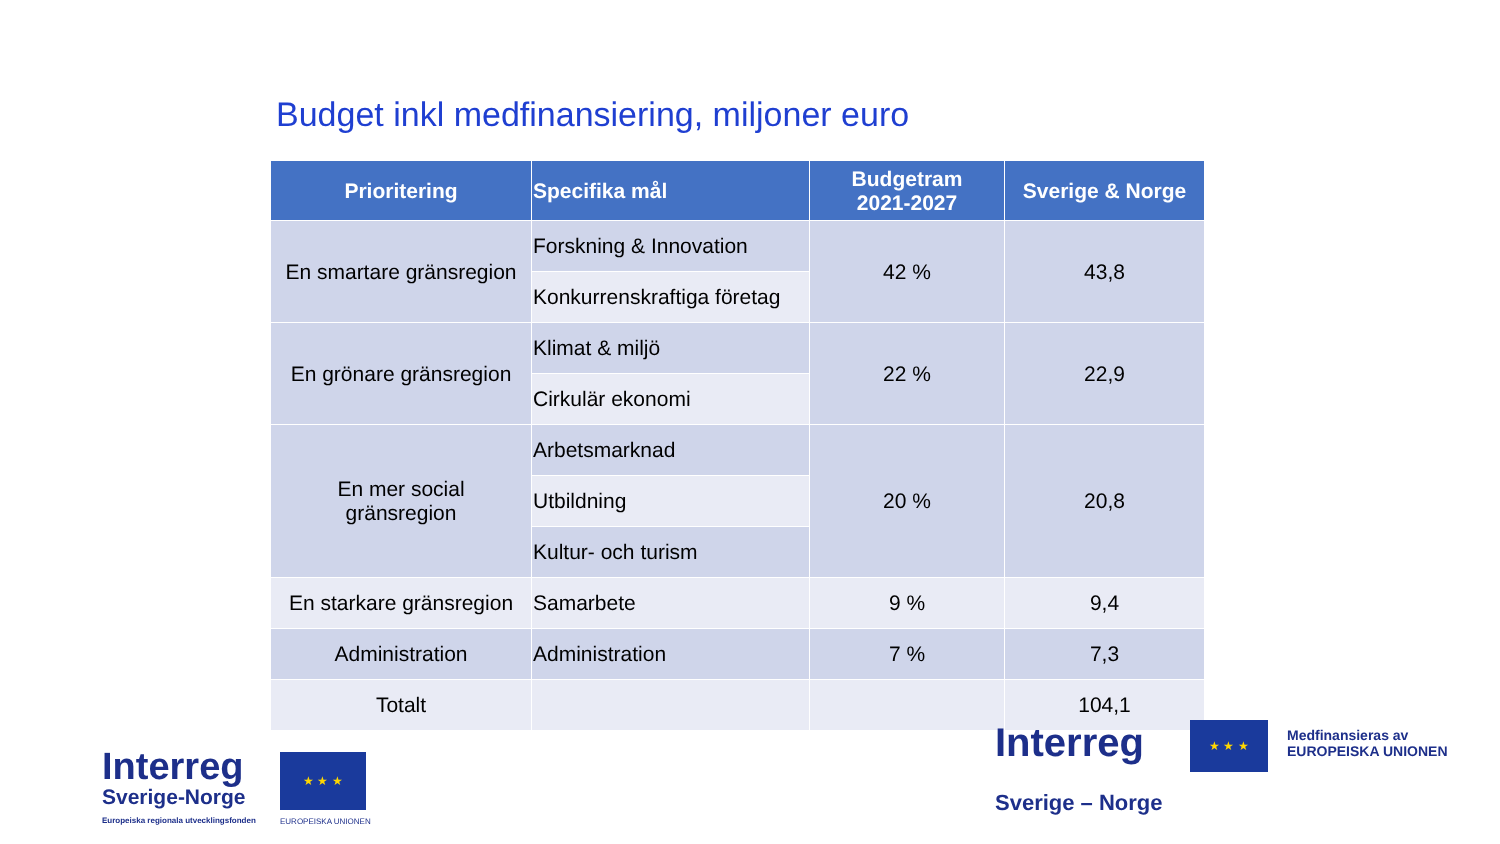Budget inkl medfinansiering, miljoner euro
| Prioritering | Specifika mål | Budgetram 2021-2027 | Sverige & Norge |
| --- | --- | --- | --- |
| En smartare gränsregion | Forskning & Innovation | 42 % | 43,8 |
| | Konkurrenskraftiga företag | | |
| En grönare gränsregion | Klimat & miljö | 22 % | 22,9 |
| | Cirkulär ekonomi | | |
| En mer social gränsregion | Arbetsmarknad | 20 % | 20,8 |
| | Utbildning | | |
| | Kultur- och turism | | |
| En starkare gränsregion | Samarbete | 9 % | 9,4 |
| Administration | Administration | 7 % | 7,3 |
| Totalt | | | 104,1 |
Interreg
Sverige-Norge
Europeiska regionala utvecklingsfonden
★ ★ ★
EUROPEISKA UNIONEN
Interreg ★ ★ ★
Medfinansieras av
EUROPEISKA UNIONEN
Sverige – Norge